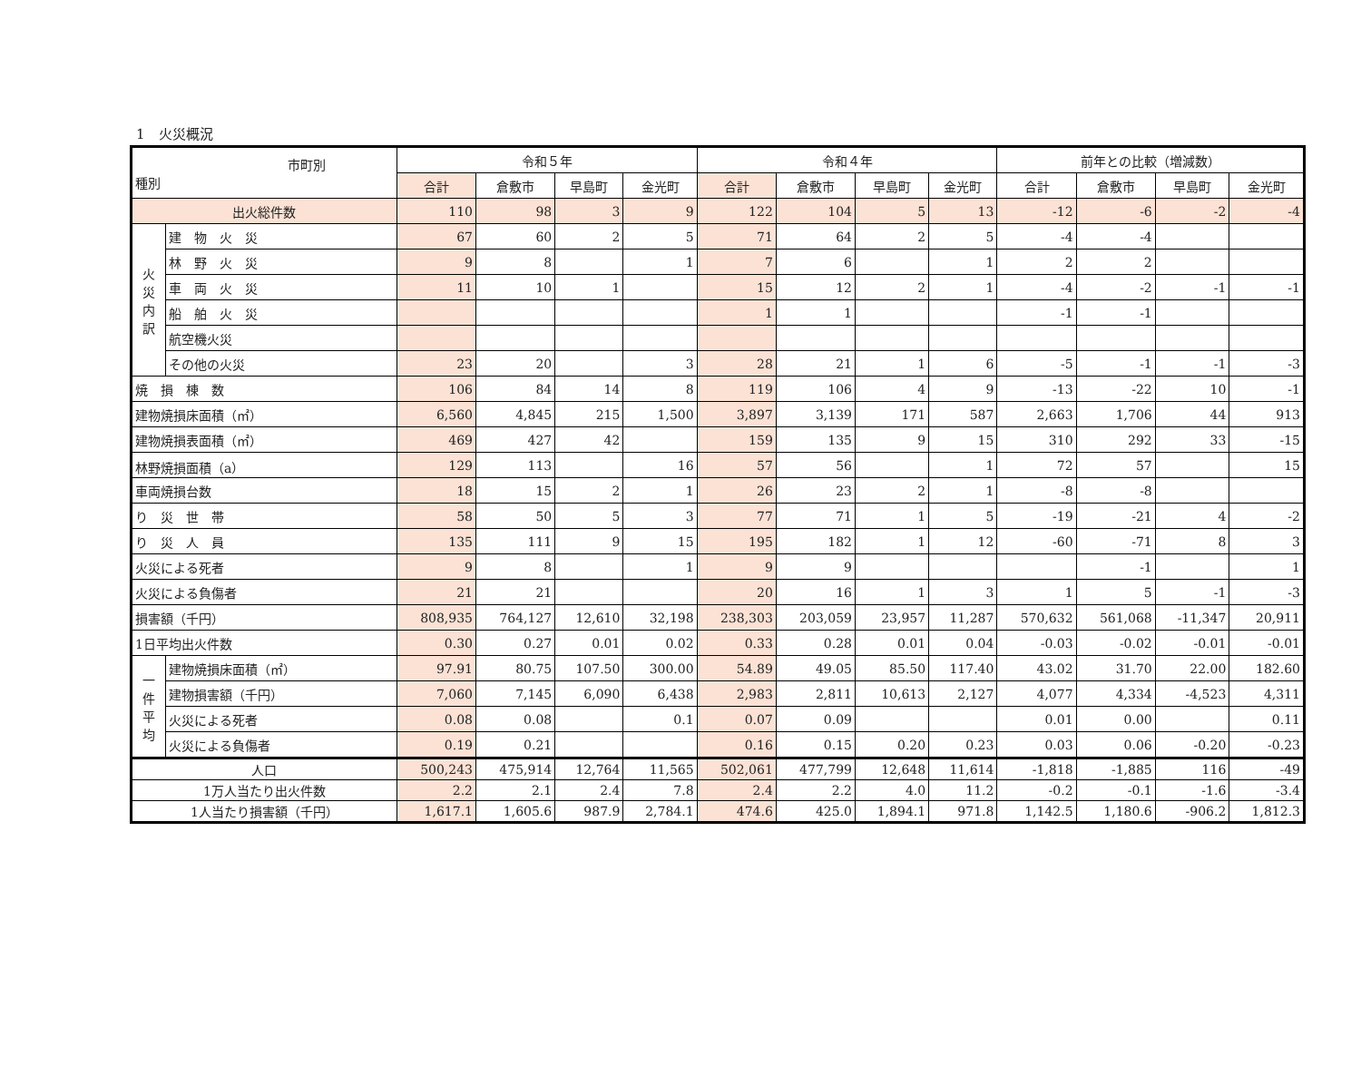1　火災概況
| 市町別 種別 | | 令和５年 | | | | 令和４年 | | | | 前年との比較（増減数） | | | |
| --- | --- | --- | --- | --- | --- | --- | --- | --- | --- | --- | --- | --- | --- |
| | | 合計 | 倉敷市 | 早島町 | 金光町 | 合計 | 倉敷市 | 早島町 | 金光町 | 合計 | 倉敷市 | 早島町 | 金光町 |
| 出火総件数 | | 110 | 98 | 3 | 9 | 122 | 104 | 5 | 13 | -12 | -6 | -2 | -4 |
| 火 災 内 訳 | 建 物 火 災 | 67 | 60 | 2 | 5 | 71 | 64 | 2 | 5 | -4 | -4 | | |
| | 林 野 火 災 | 9 | 8 | | 1 | 7 | 6 | | 1 | 2 | 2 | | |
| | 車 両 火 災 | 11 | 10 | 1 | | 15 | 12 | 2 | 1 | -4 | -2 | -1 | -1 |
| | 船 舶 火 災 | | | | | 1 | 1 | | | -1 | -1 | | |
| | 航空機火災 | | | | | | | | | | | | |
| | その他の火災 | 23 | 20 | | 3 | 28 | 21 | 1 | 6 | -5 | -1 | -1 | -3 |
| 焼 損 棟 数 | | 106 | 84 | 14 | 8 | 119 | 106 | 4 | 9 | -13 | -22 | 10 | -1 |
| 建物焼損床面積（㎡） | | 6,560 | 4,845 | 215 | 1,500 | 3,897 | 3,139 | 171 | 587 | 2,663 | 1,706 | 44 | 913 |
| 建物焼損表面積（㎡） | | 469 | 427 | 42 | | 159 | 135 | 9 | 15 | 310 | 292 | 33 | -15 |
| 林野焼損面積（a） | | 129 | 113 | | 16 | 57 | 56 | | 1 | 72 | 57 | | 15 |
| 車両焼損台数 | | 18 | 15 | 2 | 1 | 26 | 23 | 2 | 1 | -8 | -8 | | |
| り 災 世 帯 | | 58 | 50 | 5 | 3 | 77 | 71 | 1 | 5 | -19 | -21 | 4 | -2 |
| り 災 人 員 | | 135 | 111 | 9 | 15 | 195 | 182 | 1 | 12 | -60 | -71 | 8 | 3 |
| 火災による死者 | | 9 | 8 | | 1 | 9 | 9 | | | | -1 | | 1 |
| 火災による負傷者 | | 21 | 21 | | | 20 | 16 | 1 | 3 | 1 | 5 | -1 | -3 |
| 損害額（千円） | | 808,935 | 764,127 | 12,610 | 32,198 | 238,303 | 203,059 | 23,957 | 11,287 | 570,632 | 561,068 | -11,347 | 20,911 |
| 1日平均出火件数 | | 0.30 | 0.27 | 0.01 | 0.02 | 0.33 | 0.28 | 0.01 | 0.04 | -0.03 | -0.02 | -0.01 | -0.01 |
| 一 件 平 均 | 建物焼損床面積（㎡） | 97.91 | 80.75 | 107.50 | 300.00 | 54.89 | 49.05 | 85.50 | 117.40 | 43.02 | 31.70 | 22.00 | 182.60 |
| | 建物損害額（千円） | 7,060 | 7,145 | 6,090 | 6,438 | 2,983 | 2,811 | 10,613 | 2,127 | 4,077 | 4,334 | -4,523 | 4,311 |
| | 火災による死者 | 0.08 | 0.08 | | 0.1 | 0.07 | 0.09 | | | 0.01 | 0.00 | | 0.11 |
| | 火災による負傷者 | 0.19 | 0.21 | | | 0.16 | 0.15 | 0.20 | 0.23 | 0.03 | 0.06 | -0.20 | -0.23 |
| 人口 | | 500,243 | 475,914 | 12,764 | 11,565 | 502,061 | 477,799 | 12,648 | 11,614 | -1,818 | -1,885 | 116 | -49 |
| 1万人当たり出火件数 | | 2.2 | 2.1 | 2.4 | 7.8 | 2.4 | 2.2 | 4.0 | 11.2 | -0.2 | -0.1 | -1.6 | -3.4 |
| 1人当たり損害額（千円） | | 1,617.1 | 1,605.6 | 987.9 | 2,784.1 | 474.6 | 425.0 | 1,894.1 | 971.8 | 1,142.5 | 1,180.6 | -906.2 | 1,812.3 |